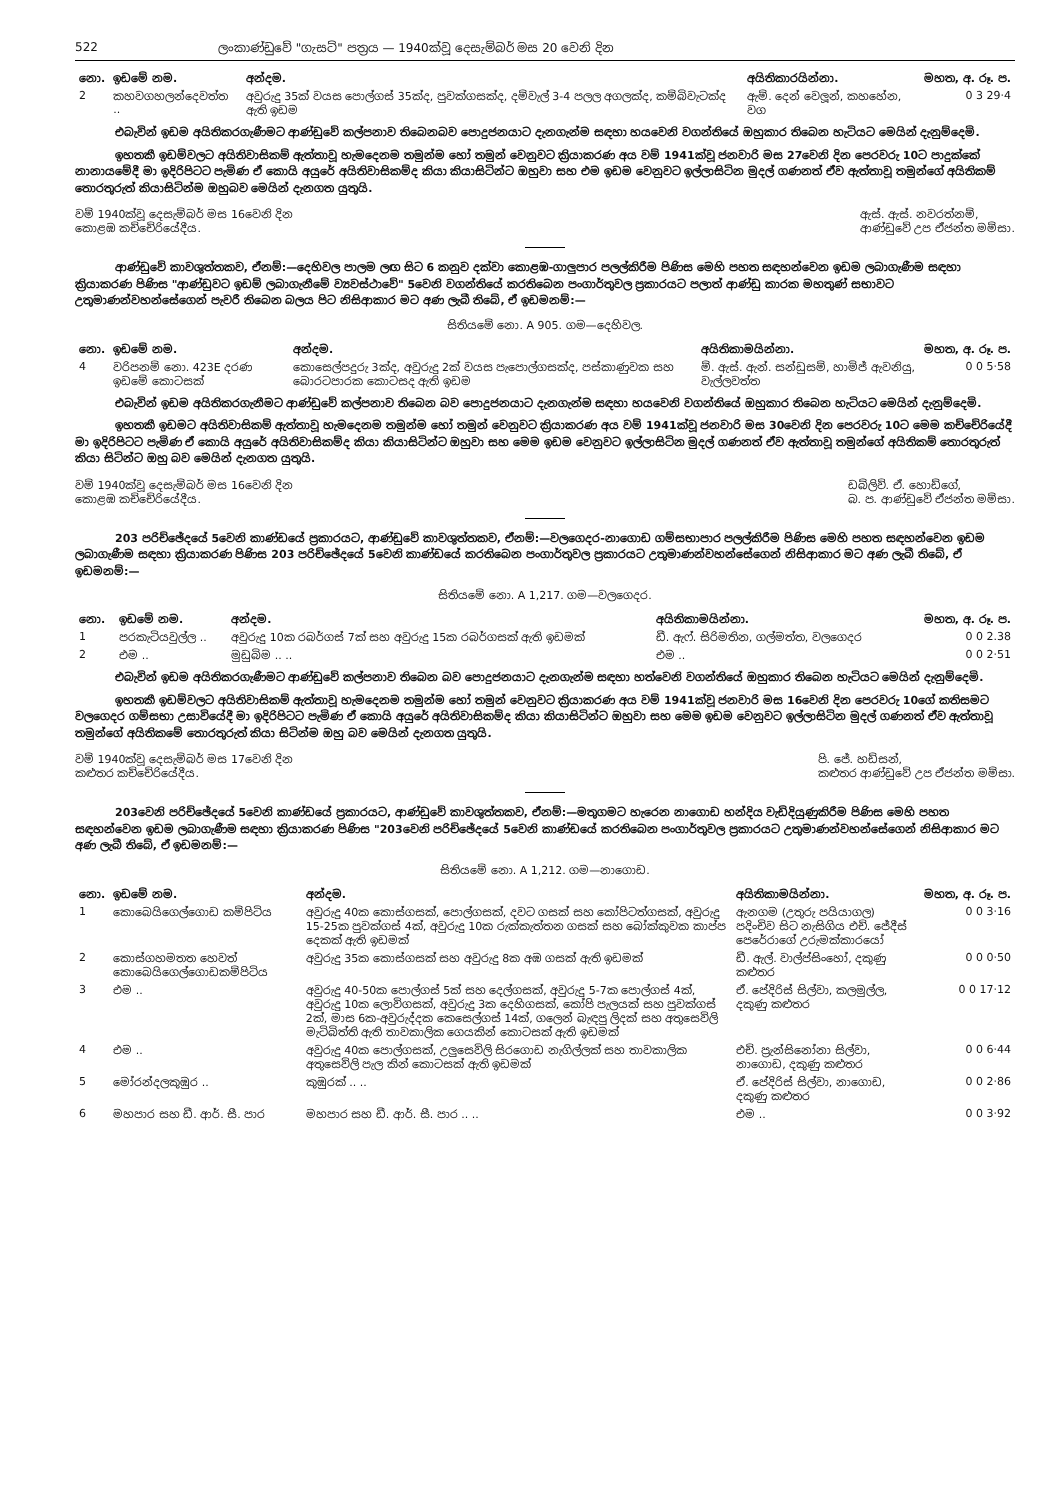522 ලංකාණ්ඩුවේ "ගැසට්" පත්‍රය — 1940ක්වූ දෙසැම්බර් මස 20 වෙනි දින
| නො. | ඉඩමේ නම. | අන්දම. | අයිතිකාරයින්නා. | මහත, අ. රූ. ප. |
| --- | --- | --- | --- | --- |
| 2 | කහවගහලන්දෙවත්ත .. | අවුරුදු 35ක් වයස පොල්ගස් 35ක්ද, පුවක්ගසක්ද, දම්වැල් 3-4 පලල අගලක්ද, කම්බිවැටක්ද ඇති ඉඩම | ඇම්. දෙන් වෙලූන්, කහහේන, වග | 0 3 29·4 |
එබැවින් ඉඩම අයිතිකරගැණීමට ආණ්ඩුවේ කල්පනාව තිබෙනබව පොදුජනයාට දැනගැන්ම සඳහා හයවෙනි වගන්තියේ ඔහුකාර තිබෙන හැටියට මෙයින් දැනුම්දෙමි.
ඉහතකී ඉඩම්වලට අයිතිවාසිකම් ඇත්තාවූ හැමදෙනම තමුන්ම හෝ තමුන් වෙනුවට ක්‍රියාකරණ අය වම් 1941ක්වූ ජනවාරි මස 27වෙනි දින පෙරවරු 10ට පාදුක්කේ නානායමේදී මා ඉදිරිපිටට පැමිණ ඒ කොයි අයුරේ අයිතිවාසිකම්ද කියා කියාසිටින්ට ඔහුවා සහ එම ඉඩම වෙනුවට ඉල්ලාසිටින මුදල් ගණනත් ඒව ඇත්තාවූ තමුන්ගේ අයිතිකම් තොරතුරුත් කියාසිටින්ම ඔහුබව මෙයින් දැනගත යුතුයි.
වම් 1940ක්වූ දෙසැම්බර් මස 16වෙනි දින
කොළඹ කච්චේරියේදීය.
ඇස්. ඇස්. නවරත්නම්,
ආණ්ඩුවේ උප ඒජන්ත මම්සා.
ආණ්ඩුවේ කාවශුත්තකව, ඒනම්:—දෙහිවල පාලම ලඟ සිට 6 කනුව දක්වා කොළඹ-ගාලුපාර පලල්කිරීම පිණිස මෙහි පහත සඳහන්වෙන ඉඩම ලබාගැණීම සඳහා ක්‍රියාකරණ පිණිස "ආණ්ඩුවට ඉඩම් ලබාගැනීමේ ව්‍යවස්ථාවේ" 5වෙනි වගන්තියේ කරතිබෙන පංගාර්තුවල ප්‍රකාරයට පලාත් ආණ්ඩු කාරක මහතුණ් සභාවට උතුමාණන්වහන්සේගෙන් පැවරී තිබෙන බලය පිට නිසිආකාර මට අණ ලැබී තිබේ, ඒ ඉඩමනම්:—
සිතියමේ නො. A 905. ගම—දෙහිවල.
| නො. | ඉඩමේ නම. | අන්දම. | අයිතිකාමයින්නා. | මහත, අ. රූ. ප. |
| --- | --- | --- | --- | --- |
| 4 | වරිපනම් නො. 423E දරණ ඉඩමේ කොටසක් | කොසෙල්පදුරු 3ක්ද, අවුරුදු 2ක් වයස පැපොල්ගසක්ද, පස්කාණුවක සහ බොරටපාරක කොටසද ඇති ඉඩම | ම්. ඇස්. ඇන්. සන්ඩුසම්, හාමිජ් ඇවනියු, වැල්ලවත්ත | 0 0 5·58 |
එබැවින් ඉඩම අයිතිකරගැනීමට ආණ්ඩුවේ කල්පනාව තිබෙන බව පොදුජනයාට දැනගැන්ම සඳහා හයවෙනි වගන්තියේ ඔහුකාර තිබෙන හැටියට මෙයින් දැනුම්දෙමි.
ඉහතකී ඉඩමට අයිතිවාසිකම් ඇත්තාවූ හැමදෙනම තමුන්ම හෝ තමුන් වෙනුවට ක්‍රියාකරණ අය වම් 1941ක්වූ ජනවාරි මස 30වෙනි දින පෙරවරු 10ට මෙම කච්චේරියේදී මා ඉදිරිපිටට පැමිණ ඒ කොයි අයුරේ අයිතිවාසිකම්ද කියා කියාසිටින්ට ඔහුවා සහ මෙම ඉඩම වෙනුවට ඉල්ලාසිටින මුදල් ගණනත් ඒව ඇත්තාවූ තමුන්ගේ අයිතිකම් තොරතුරුත් කියා සිටින්ට ඔහු බව මෙයින් දැනගත යුතුයි.
වම් 1940ක්වූ දෙසැම්බර් මස 16වෙනි දින
කොළඹ කච්චේරියේදීය.
ඩබ්ලිව්. ඒ. හොඩ්ගේ,
බ. ප. ආණ්ඩුවේ ඒජන්ත මම්සා.
203 පරිච්ඡේදයේ 5වෙනි කාණ්ඩයේ ප්‍රකාරයට, ආණ්ඩුවේ කාවශුත්තකව, ඒනම්:—වලගෙදර-නාගොඩ ගම්සභාපාර පලල්කිරීම පිණිස මෙහි පහත සඳහන්වෙන ඉඩම ලබාගැණීම සඳහා ක්‍රියාකරණ පිණිස 203 පරිච්ඡේදයේ 5වෙනි කාණ්ඩයේ කරතිබෙන පංගාර්තුවල ප්‍රකාරයට උතුමාණන්වහන්සේගෙන් නිසිආකාර මට අණ ලැබී තිබේ, ඒ ඉඩමනම්:—
සිතියමේ නො. A 1,217. ගම—වලගෙදර.
| නො. | ඉඩමේ නම. | අන්දම. | අයිතිකාමයින්නා. | මහත, අ. රූ. ප. |
| --- | --- | --- | --- | --- |
| 1 | පරකැටියවුල්ල .. | අවුරුදු 10ක රබර්ගස් 7ක් සහ අවුරුදු 15ක රබර්ගසක් ඇති ඉඩමක් | ඩී. ඇෆ්. සිරිමතින, ගල්මත්ත, වලගෙදර | 0 0 2.38 |
| 2 | එම .. | මුඩුබිම .. .. | එම .. | 0 0 2·51 |
එබැවින් ඉඩම අයිතිකරගැණීමට ආණ්ඩුවේ කල්පනාව තිබෙන බව පොදුජනයාට දැනගැන්ම සඳහා හත්වෙනි වගන්තියේ ඔහුකාර තිබෙන හැටියට මෙයින් දැනුම්දෙමි.
ඉහතකී ඉඩම්වලට අයිතිවාසිකම් ඇත්තාවූ හැමදෙනම තමුන්ම හෝ තමුන් වෙනුවට ක්‍රියාකරණ අය වම් 1941ක්වූ ජනවාරි මස 16වෙනි දින පෙරවරු 10ගේ කතිසමට වලගෙදර ගම්සභා උසාවියේදී මා ඉදිරිපිටට පැමිණ ඒ කොයි අයුරේ අයිතිවාසිකම්ද කියා කියාසිටින්ට ඔහුවා සහ මෙම ඉඩම වෙනුවට ඉල්ලාසිටින මුදල් ගණනත් ඒව ඇත්තාවූ තමුන්ගේ අයිතිකමේ තොරතුරුත් කියා සිටින්ම ඔහු බව මෙයින් දැනගත යුතුයි.
වම් 1940ක්වූ දෙසැම්බර් මස 17වෙනි දින
කළුතර කච්චේරියේදීය.
පි. ජේ. හඩ්සන්,
කළුතර ආණ්ඩුවේ උප ඒජන්ත මම්සා.
203වෙනි පරිච්ඡේදයේ 5වෙනි කාණ්ඩයේ ප්‍රකාරයට, ආණ්ඩුවේ කාවශුත්තකව, ඒනම්:—මතුගමට හැරෙන නාගොඩ හන්දිය වැඩිදියුණුකිරීම පිණිස මෙහි පහත සඳහන්වෙන ඉඩම ලබාගැණීම සඳහා ක්‍රියාකරණ පිණිස "203වෙනි පරිච්ඡේදයේ 5වෙනි කාණ්ඩයේ කරතිබෙන පංගාර්තුවල ප්‍රකාරයට උතුමාණන්වහන්සේගෙන් නිසිආකාර මට අණ ලැබී තිබේ, ඒ ඉඩමනම්:—
සිතියමේ නො. A 1,212. ගම—නාගොඩ.
| නො. | ඉඩමේ නම. | අන්දම. | අයිතිකාමයින්නා. | මහත, අ. රූ. ප. |
| --- | --- | --- | --- | --- |
| 1 | කොබෙයිගෙල්ගොඩ කම්පිටිය | අවුරුදු 40ක කොස්ගසක්, පොල්ගසක්, දවට ගසක් සහ කෝපිටත්ගසක්, අවුරුදු 15-25ක පුවක්ගස් 4ක්, අවුරුදු 10ක රුක්කැත්තන ගසක් සහ බෝක්කුවක කාප්ප දෙකක් ඇති ඉඩමක් | ඇනගම (උතුරු පයියාගල) පදිංචිව සිට නැසිගිය එච්. ජේදීස් පෙරේරාගේ උරුමක්කාරයෝ | 0 0 3·16 |
| 2 | කොස්ගහමතත හෙවත් කොබෙයිගෙල්ගොඩකම්පිටිය | අවුරුදු 35ක කොස්ගසක් සහ අවුරුදු 8ක අඹ ගසක් ඇති ඉඩමක් | ඩී. ඇල්. වාල්ප්සිංහෝ, දකුණු කළුතර | 0 0 0·50 |
| 3 | එම .. | අවුරුදු 40-50ක පොල්ගස් 5ක් සහ දෙල්ගසක්, අවුරුදු 5-7ක පොල්ගස් 4ක්, අවුරුදු 10ක ලොවිගසක්, අවුරුදු 3ක දෙහිගසක්, කෝපි පැලයක් සහ පුවක්ගස් 2ක්, මාස 6ක-අවුරුද්දක කෙසෙල්ගස් 14ක්, ගලෙන් බැඳපු ලිදක් සහ අතුසෙවිලි මැටිබිත්ති ඇති තාවකාලික ගෙයකින් කොටසක් ඇති ඉඩමක් | ඒ. පේදිරිස් සිල්වා, කලමුල්ල, දකුණු කළුතර | 0 0 17·12 |
| 4 | එම .. | අවුරුදු 40ක පොල්ගසක්, උලුසෙවිලි සිරගොඩ නැගිල්ලක් සහ තාවකාලික අතුසෙවිලි පැල කින් කොටසක් ඇති ඉඩමක් | එච්. ප්‍රැන්සිනෝනා සිල්වා, නාගොඩ, දකුණු කළුතර | 0 0 6·44 |
| 5 | මෝරන්දලකුඹුර .. | කුඹුරක් .. .. | ඒ. පේදිරිස් සිල්වා, නාගොඩ, දකුණු කළුතර | 0 0 2·86 |
| 6 | මහපාර සහ ඩී. ආර්. සී. පාර | මහපාර සහ ඩී. ආර්. සී. පාර .. .. | එම .. | 0 0 3·92 |